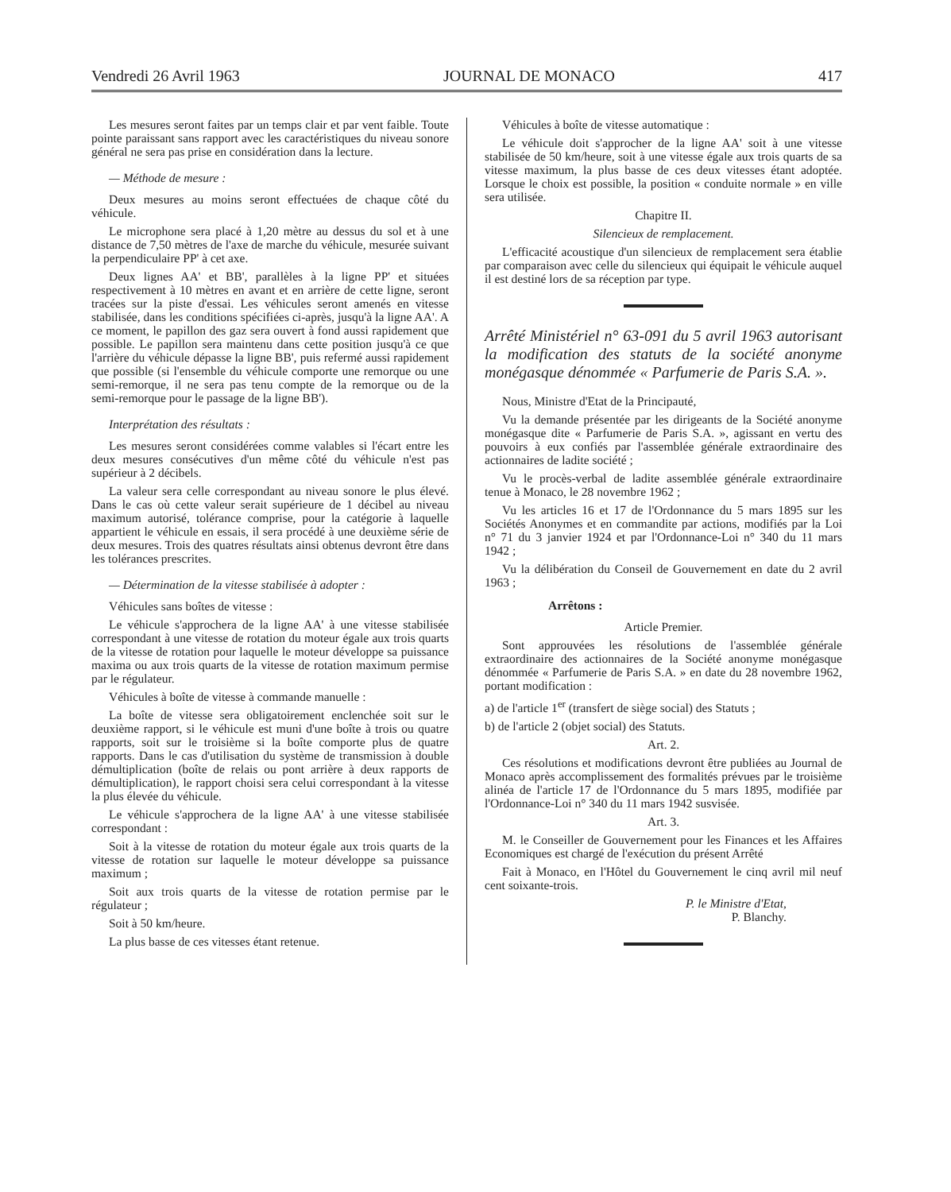Vendredi 26 Avril 1963 JOURNAL DE MONACO 417
Les mesures seront faites par un temps clair et par vent faible. Toute pointe paraissant sans rapport avec les caractéristiques du niveau sonore général ne sera pas prise en considération dans la lecture.
— Méthode de mesure :
Deux mesures au moins seront effectuées de chaque côté du véhicule.
Le microphone sera placé à 1,20 mètre au dessus du sol et à une distance de 7,50 mètres de l'axe de marche du véhicule, mesurée suivant la perpendiculaire PP' à cet axe.
Deux lignes AA' et BB', parallèles à la ligne PP' et situées respectivement à 10 mètres en avant et en arrière de cette ligne, seront tracées sur la piste d'essai. Les véhicules seront amenés en vitesse stabilisée, dans les conditions spécifiées ci-après, jusqu'à la ligne AA'. A ce moment, le papillon des gaz sera ouvert à fond aussi rapidement que possible. Le papillon sera maintenu dans cette position jusqu'à ce que l'arrière du véhicule dépasse la ligne BB', puis refermé aussi rapidement que possible (si l'ensemble du véhicule comporte une remorque ou une semi-remorque, il ne sera pas tenu compte de la remorque ou de la semi-remorque pour le passage de la ligne BB').
Interprétation des résultats :
Les mesures seront considérées comme valables si l'écart entre les deux mesures consécutives d'un même côté du véhicule n'est pas supérieur à 2 décibels.
La valeur sera celle correspondant au niveau sonore le plus élevé. Dans le cas où cette valeur serait supérieure de 1 décibel au niveau maximum autorisé, tolérance comprise, pour la catégorie à laquelle appartient le véhicule en essais, il sera procédé à une deuxième série de deux mesures. Trois des quatres résultats ainsi obtenus devront être dans les tolérances prescrites.
— Détermination de la vitesse stabilisée à adopter :
Véhicules sans boîtes de vitesse :
Le véhicule s'approchera de la ligne AA' à une vitesse stabilisée correspondant à une vitesse de rotation du moteur égale aux trois quarts de la vitesse de rotation pour laquelle le moteur développe sa puissance maxima ou aux trois quarts de la vitesse de rotation maximum permise par le régulateur.
Véhicules à boîte de vitesse à commande manuelle :
La boîte de vitesse sera obligatoirement enclenchée soit sur le deuxième rapport, si le véhicule est muni d'une boîte à trois ou quatre rapports, soit sur le troisième si la boîte comporte plus de quatre rapports. Dans le cas d'utilisation du système de transmission à double démultiplication (boîte de relais ou pont arrière à deux rapports de démultiplication), le rapport choisi sera celui correspondant à la vitesse la plus élevée du véhicule.
Le véhicule s'approchera de la ligne AA' à une vitesse stabilisée correspondant :
Soit à la vitesse de rotation du moteur égale aux trois quarts de la vitesse de rotation sur laquelle le moteur développe sa puissance maximum ;
Soit aux trois quarts de la vitesse de rotation permise par le régulateur ;
Soit à 50 km/heure.
La plus basse de ces vitesses étant retenue.
Véhicules à boîte de vitesse automatique :
Le véhicule doit s'approcher de la ligne AA' soit à une vitesse stabilisée de 50 km/heure, soit à une vitesse égale aux trois quarts de sa vitesse maximum, la plus basse de ces deux vitesses étant adoptée. Lorsque le choix est possible, la position « conduite normale » en ville sera utilisée.
Chapitre II.
Silencieux de remplacement.
L'efficacité acoustique d'un silencieux de remplacement sera établie par comparaison avec celle du silencieux qui équipait le véhicule auquel il est destiné lors de sa réception par type.
Arrêté Ministériel n° 63-091 du 5 avril 1963 autorisant la modification des statuts de la société anonyme monégasque dénommée « Parfumerie de Paris S.A. ».
Nous, Ministre d'Etat de la Principauté,
Vu la demande présentée par les dirigeants de la Société anonyme monégasque dite « Parfumerie de Paris S.A. », agissant en vertu des pouvoirs à eux confiés par l'assemblée générale extraordinaire des actionnaires de ladite société ;
Vu le procès-verbal de ladite assemblée générale extraordinaire tenue à Monaco, le 28 novembre 1962 ;
Vu les articles 16 et 17 de l'Ordonnance du 5 mars 1895 sur les Sociétés Anonymes et en commandite par actions, modifiés par la Loi n° 71 du 3 janvier 1924 et par l'Ordonnance-Loi n° 340 du 11 mars 1942 ;
Vu la délibération du Conseil de Gouvernement en date du 2 avril 1963 ;
Arrêtons :
Article Premier.
Sont approuvées les résolutions de l'assemblée générale extraordinaire des actionnaires de la Société anonyme monégasque dénommée « Parfumerie de Paris S.A. » en date du 28 novembre 1962, portant modification :
a) de l'article 1<sup>er</sup> (transfert de siège social) des Statuts ;
b) de l'article 2 (objet social) des Statuts.
Art. 2.
Ces résolutions et modifications devront être publiées au Journal de Monaco après accomplissement des formalités prévues par le troisième alinéa de l'article 17 de l'Ordonnance du 5 mars 1895, modifiée par l'Ordonnance-Loi n° 340 du 11 mars 1942 susvisée.
Art. 3.
M. le Conseiller de Gouvernement pour les Finances et les Affaires Economiques est chargé de l'exécution du présent Arrêté
Fait à Monaco, en l'Hôtel du Gouvernement le cinq avril mil neuf cent soixante-trois.
P. le Ministre d'Etat,
P. Blanchy.